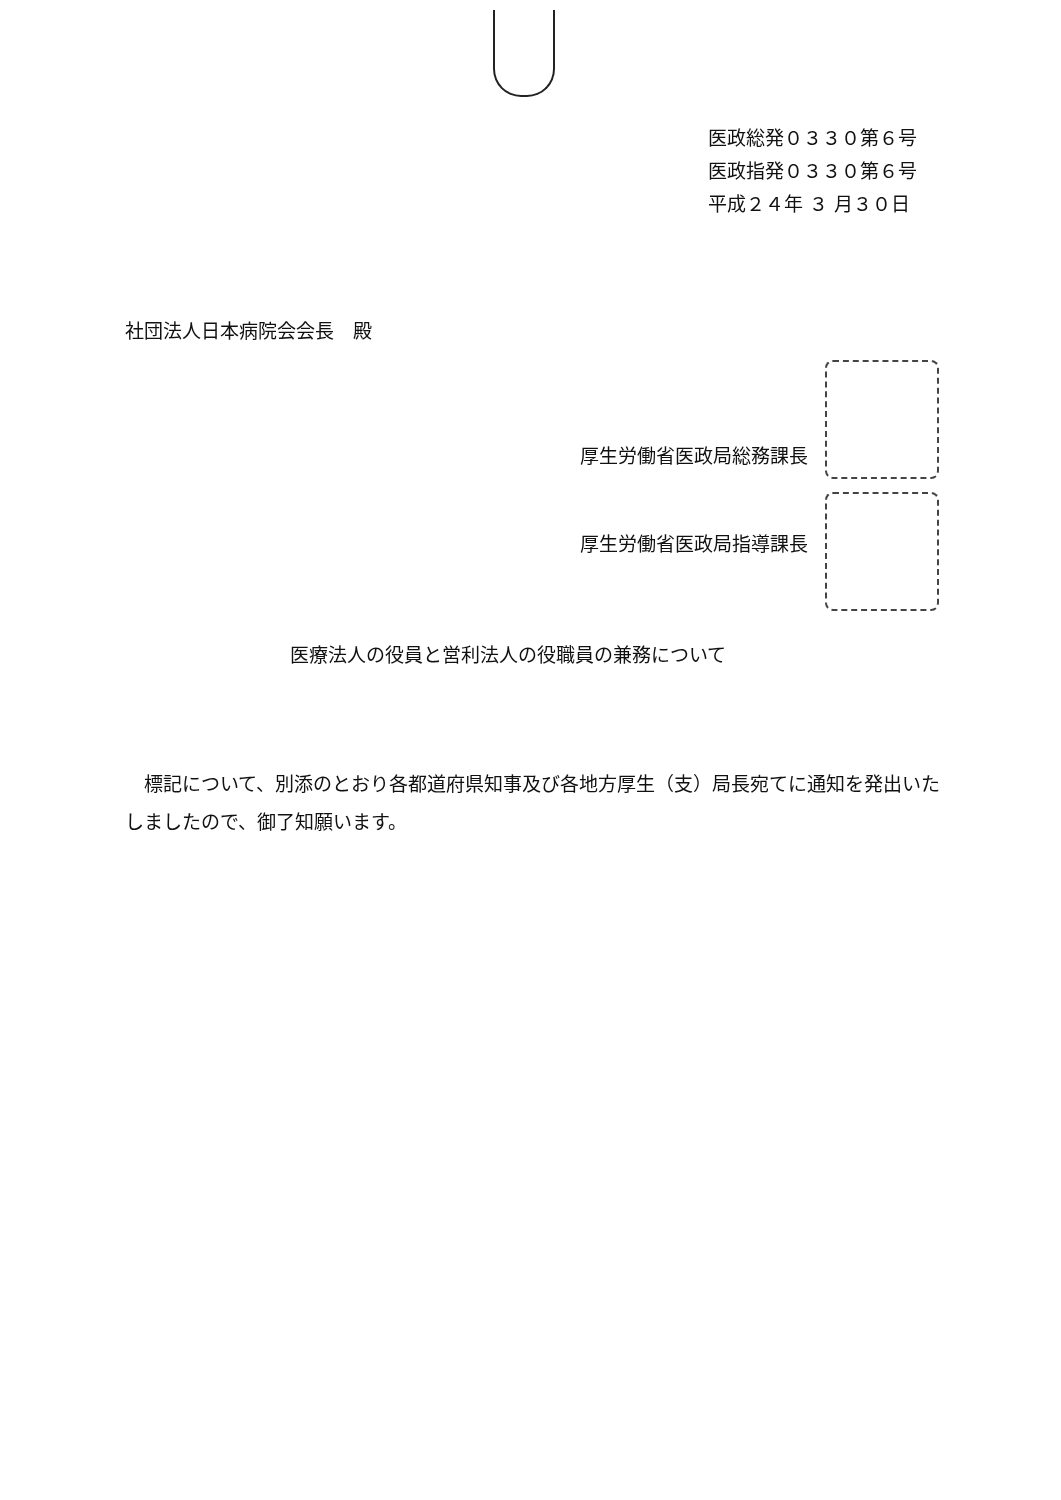医政総発０３３０第６号
医政指発０３３０第６号
平成２４年 ３ 月３０日
社団法人日本病院会会長　殿
厚生労働省医政局総務課長
厚生労働省医政局指導課長
医療法人の役員と営利法人の役職員の兼務について
標記について、別添のとおり各都道府県知事及び各地方厚生（支）局長宛てに通知を発出いたしましたので、御了知願います。